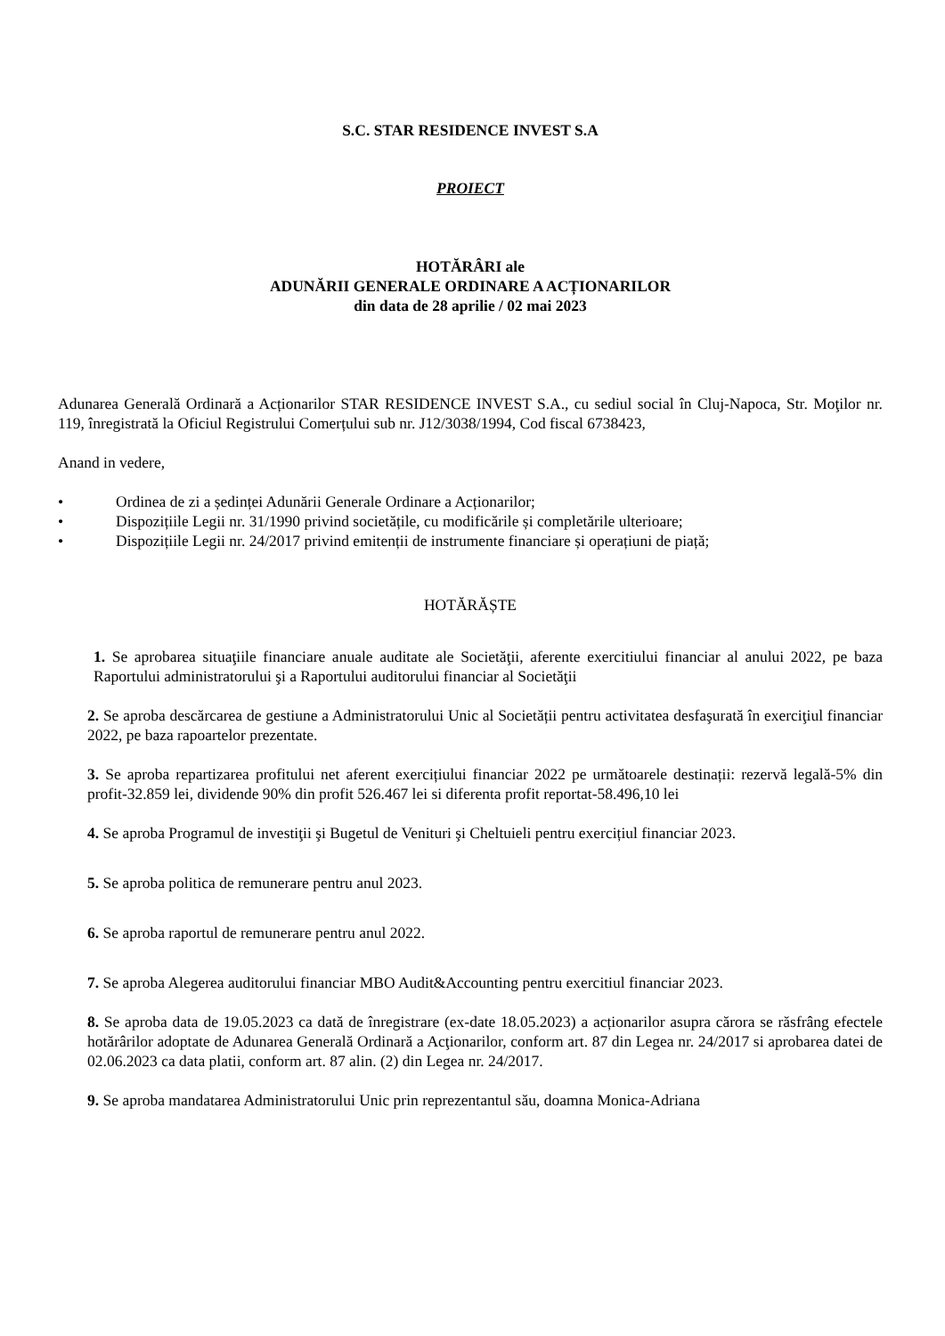S.C. STAR RESIDENCE INVEST S.A
PROIECT
HOTĂRÂRI ale
ADUNĂRII GENERALE ORDINARE A ACȚIONARILOR
din data de 28 aprilie / 02 mai 2023
Adunarea Generală Ordinară a Acționarilor STAR RESIDENCE INVEST S.A., cu sediul social în Cluj-Napoca, Str. Moţilor nr. 119, înregistrată la Oficiul Registrului Comerțului sub nr. J12/3038/1994, Cod fiscal 6738423,
Anand in vedere,
• Ordinea de zi a ședinței Adunării Generale Ordinare a Acționarilor;
• Dispozițiile Legii nr. 31/1990 privind societățile, cu modificările și completările ulterioare;
• Dispozițiile Legii nr. 24/2017 privind emitenții de instrumente financiare și operațiuni de piață;
HOTĂRĂȘTE
1. Se aprobarea situaţiile financiare anuale auditate ale Societăţii, aferente exercitiului financiar al anului 2022, pe baza Raportului administratorului şi a Raportului auditorului financiar al Societăţii
2. Se aproba descărcarea de gestiune a Administratorului Unic al Societății pentru activitatea desfaşurată în exerciţiul financiar 2022, pe baza rapoartelor prezentate.
3. Se aproba repartizarea profitului net aferent exercițiului financiar 2022 pe următoarele destinații: rezervă legală-5% din profit-32.859 lei, dividende 90% din profit 526.467 lei si diferenta profit reportat-58.496,10 lei
4. Se aproba Programul de investiţii şi Bugetul de Venituri şi Cheltuieli pentru exercițiul financiar 2023.
5. Se aproba politica de remunerare pentru anul 2023.
6. Se aproba raportul de remunerare pentru anul 2022.
7. Se aproba Alegerea auditorului financiar MBO Audit&Accounting pentru exercitiul financiar 2023.
8. Se aproba data de 19.05.2023 ca dată de înregistrare (ex-date 18.05.2023) a acționarilor asupra cărora se răsfrâng efectele hotărârilor adoptate de Adunarea Generală Ordinară a Acţionarilor, conform art. 87 din Legea nr. 24/2017 si aprobarea datei de 02.06.2023 ca data platii, conform art. 87 alin. (2) din Legea nr. 24/2017.
9. Se aproba mandatarea Administratorului Unic prin reprezentantul său, doamna Monica-Adriana